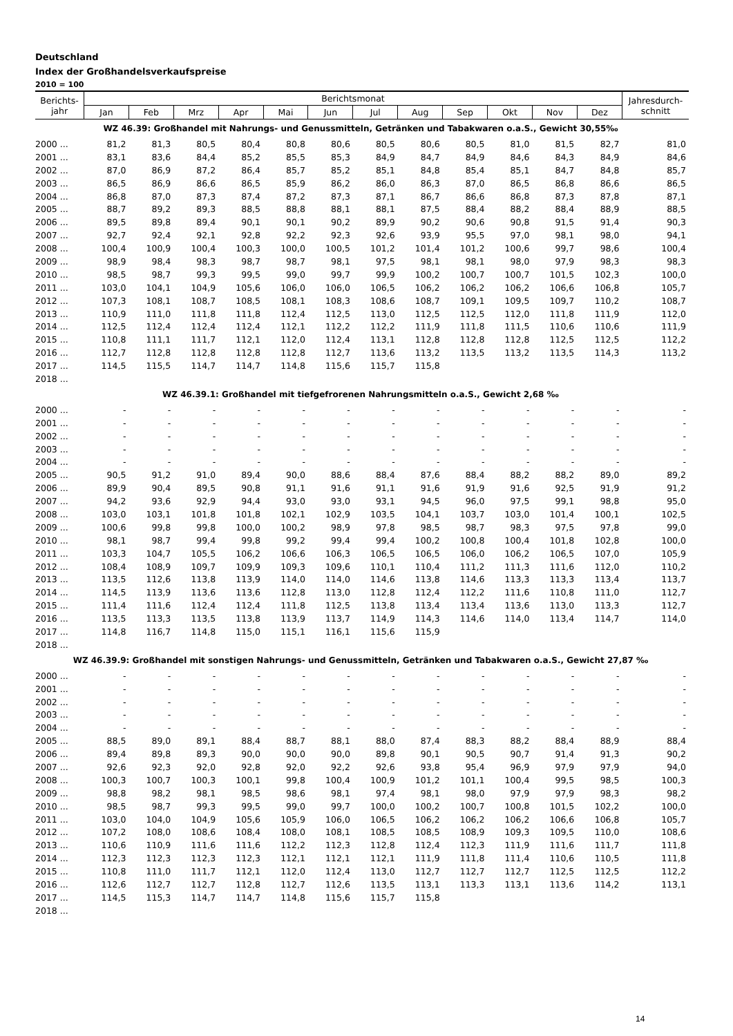Deutschland
Index der Großhandelsverkaufspreise
2010 = 100
| Berichts- jahr | Berichtsmonat | | | | | | | | | | | | Jahresdurch- schnitt |
| --- | --- | --- | --- | --- | --- | --- | --- | --- | --- | --- | --- | --- | --- |
| | Jan | Feb | Mrz | Apr | Mai | Jun | Jul | Aug | Sep | Okt | Nov | Dez | |
| WZ 46.39: Großhandel mit Nahrungs- und Genussmitteln, Getränken und Tabakwaren o.a.S., Gewicht 30,55‰ | | | | | | | | | | | | | |
| 2000 ... | 81,2 | 81,3 | 80,5 | 80,4 | 80,8 | 80,6 | 80,5 | 80,6 | 80,5 | 81,0 | 81,5 | 82,7 | 81,0 |
| 2001 ... | 83,1 | 83,6 | 84,4 | 85,2 | 85,5 | 85,3 | 84,9 | 84,7 | 84,9 | 84,6 | 84,3 | 84,9 | 84,6 |
| 2002 ... | 87,0 | 86,9 | 87,2 | 86,4 | 85,7 | 85,2 | 85,1 | 84,8 | 85,4 | 85,1 | 84,7 | 84,8 | 85,7 |
| 2003 ... | 86,5 | 86,9 | 86,6 | 86,5 | 85,9 | 86,2 | 86,0 | 86,3 | 87,0 | 86,5 | 86,8 | 86,6 | 86,5 |
| 2004 ... | 86,8 | 87,0 | 87,3 | 87,4 | 87,2 | 87,3 | 87,1 | 86,7 | 86,6 | 86,8 | 87,3 | 87,8 | 87,1 |
| 2005 ... | 88,7 | 89,2 | 89,3 | 88,5 | 88,8 | 88,1 | 88,1 | 87,5 | 88,4 | 88,2 | 88,4 | 88,9 | 88,5 |
| 2006 ... | 89,5 | 89,8 | 89,4 | 90,1 | 90,1 | 90,2 | 89,9 | 90,2 | 90,6 | 90,8 | 91,5 | 91,4 | 90,3 |
| 2007 ... | 92,7 | 92,4 | 92,1 | 92,8 | 92,2 | 92,3 | 92,6 | 93,9 | 95,5 | 97,0 | 98,1 | 98,0 | 94,1 |
| 2008 ... | 100,4 | 100,9 | 100,4 | 100,3 | 100,0 | 100,5 | 101,2 | 101,4 | 101,2 | 100,6 | 99,7 | 98,6 | 100,4 |
| 2009 ... | 98,9 | 98,4 | 98,3 | 98,7 | 98,7 | 98,1 | 97,5 | 98,1 | 98,1 | 98,0 | 97,9 | 98,3 | 98,3 |
| 2010 ... | 98,5 | 98,7 | 99,3 | 99,5 | 99,0 | 99,7 | 99,9 | 100,2 | 100,7 | 100,7 | 101,5 | 102,3 | 100,0 |
| 2011 ... | 103,0 | 104,1 | 104,9 | 105,6 | 106,0 | 106,0 | 106,5 | 106,2 | 106,2 | 106,2 | 106,6 | 106,8 | 105,7 |
| 2012 ... | 107,3 | 108,1 | 108,7 | 108,5 | 108,1 | 108,3 | 108,6 | 108,7 | 109,1 | 109,5 | 109,7 | 110,2 | 108,7 |
| 2013 ... | 110,9 | 111,0 | 111,8 | 111,8 | 112,4 | 112,5 | 113,0 | 112,5 | 112,5 | 112,0 | 111,8 | 111,9 | 112,0 |
| 2014 ... | 112,5 | 112,4 | 112,4 | 112,4 | 112,1 | 112,2 | 112,2 | 111,9 | 111,8 | 111,5 | 110,6 | 110,6 | 111,9 |
| 2015 ... | 110,8 | 111,1 | 111,7 | 112,1 | 112,0 | 112,4 | 113,1 | 112,8 | 112,8 | 112,8 | 112,5 | 112,5 | 112,2 |
| 2016 ... | 112,7 | 112,8 | 112,8 | 112,8 | 112,8 | 112,7 | 113,6 | 113,2 | 113,5 | 113,2 | 113,5 | 114,3 | 113,2 |
| 2017 ... | 114,5 | 115,5 | 114,7 | 114,7 | 114,8 | 115,6 | 115,7 | 115,8 | | | | | |
| 2018 ... | | | | | | | | | | | | | |
| WZ 46.39.1: Großhandel mit tiefgefrorenen Nahrungsmitteln o.a.S., Gewicht 2,68 ‰ | | | | | | | | | | | | | |
| 2000 ... | - | - | - | - | - | - | - | - | - | - | - | - | - |
| 2001 ... | - | - | - | - | - | - | - | - | - | - | - | - | - |
| 2002 ... | - | - | - | - | - | - | - | - | - | - | - | - | - |
| 2003 ... | - | - | - | - | - | - | - | - | - | - | - | - | - |
| 2004 ... | - | - | - | - | - | - | - | - | - | - | - | - | - |
| 2005 ... | 90,5 | 91,2 | 91,0 | 89,4 | 90,0 | 88,6 | 88,4 | 87,6 | 88,4 | 88,2 | 88,2 | 89,0 | 89,2 |
| 2006 ... | 89,9 | 90,4 | 89,5 | 90,8 | 91,1 | 91,6 | 91,1 | 91,6 | 91,9 | 91,6 | 92,5 | 91,9 | 91,2 |
| 2007 ... | 94,2 | 93,6 | 92,9 | 94,4 | 93,0 | 93,0 | 93,1 | 94,5 | 96,0 | 97,5 | 99,1 | 98,8 | 95,0 |
| 2008 ... | 103,0 | 103,1 | 101,8 | 101,8 | 102,1 | 102,9 | 103,5 | 104,1 | 103,7 | 103,0 | 101,4 | 100,1 | 102,5 |
| 2009 ... | 100,6 | 99,8 | 99,8 | 100,0 | 100,2 | 98,9 | 97,8 | 98,5 | 98,7 | 98,3 | 97,5 | 97,8 | 99,0 |
| 2010 ... | 98,1 | 98,7 | 99,4 | 99,8 | 99,2 | 99,4 | 99,4 | 100,2 | 100,8 | 100,4 | 101,8 | 102,8 | 100,0 |
| 2011 ... | 103,3 | 104,7 | 105,5 | 106,2 | 106,6 | 106,3 | 106,5 | 106,5 | 106,0 | 106,2 | 106,5 | 107,0 | 105,9 |
| 2012 ... | 108,4 | 108,9 | 109,7 | 109,9 | 109,3 | 109,6 | 110,1 | 110,4 | 111,2 | 111,3 | 111,6 | 112,0 | 110,2 |
| 2013 ... | 113,5 | 112,6 | 113,8 | 113,9 | 114,0 | 114,0 | 114,6 | 113,8 | 114,6 | 113,3 | 113,3 | 113,4 | 113,7 |
| 2014 ... | 114,5 | 113,9 | 113,6 | 113,6 | 112,8 | 113,0 | 112,8 | 112,4 | 112,2 | 111,6 | 110,8 | 111,0 | 112,7 |
| 2015 ... | 111,4 | 111,6 | 112,4 | 112,4 | 111,8 | 112,5 | 113,8 | 113,4 | 113,4 | 113,6 | 113,0 | 113,3 | 112,7 |
| 2016 ... | 113,5 | 113,3 | 113,5 | 113,8 | 113,9 | 113,7 | 114,9 | 114,3 | 114,6 | 114,0 | 113,4 | 114,7 | 114,0 |
| 2017 ... | 114,8 | 116,7 | 114,8 | 115,0 | 115,1 | 116,1 | 115,6 | 115,9 | | | | | |
| 2018 ... | | | | | | | | | | | | | |
| WZ 46.39.9: Großhandel mit sonstigen Nahrungs- und Genussmitteln, Getränken und Tabakwaren o.a.S., Gewicht 27,87 ‰ | | | | | | | | | | | | | |
| 2000 ... | - | - | - | - | - | - | - | - | - | - | - | - | - |
| 2001 ... | - | - | - | - | - | - | - | - | - | - | - | - | - |
| 2002 ... | - | - | - | - | - | - | - | - | - | - | - | - | - |
| 2003 ... | - | - | - | - | - | - | - | - | - | - | - | - | - |
| 2004 ... | - | - | - | - | - | - | - | - | - | - | - | - | - |
| 2005 ... | 88,5 | 89,0 | 89,1 | 88,4 | 88,7 | 88,1 | 88,0 | 87,4 | 88,3 | 88,2 | 88,4 | 88,9 | 88,4 |
| 2006 ... | 89,4 | 89,8 | 89,3 | 90,0 | 90,0 | 90,0 | 89,8 | 90,1 | 90,5 | 90,7 | 91,4 | 91,3 | 90,2 |
| 2007 ... | 92,6 | 92,3 | 92,0 | 92,8 | 92,0 | 92,2 | 92,6 | 93,8 | 95,4 | 96,9 | 97,9 | 97,9 | 94,0 |
| 2008 ... | 100,3 | 100,7 | 100,3 | 100,1 | 99,8 | 100,4 | 100,9 | 101,2 | 101,1 | 100,4 | 99,5 | 98,5 | 100,3 |
| 2009 ... | 98,8 | 98,2 | 98,1 | 98,5 | 98,6 | 98,1 | 97,4 | 98,1 | 98,0 | 97,9 | 97,9 | 98,3 | 98,2 |
| 2010 ... | 98,5 | 98,7 | 99,3 | 99,5 | 99,0 | 99,7 | 100,0 | 100,2 | 100,7 | 100,8 | 101,5 | 102,2 | 100,0 |
| 2011 ... | 103,0 | 104,0 | 104,9 | 105,6 | 105,9 | 106,0 | 106,5 | 106,2 | 106,2 | 106,2 | 106,6 | 106,8 | 105,7 |
| 2012 ... | 107,2 | 108,0 | 108,6 | 108,4 | 108,0 | 108,1 | 108,5 | 108,5 | 108,9 | 109,3 | 109,5 | 110,0 | 108,6 |
| 2013 ... | 110,6 | 110,9 | 111,6 | 111,6 | 112,2 | 112,3 | 112,8 | 112,4 | 112,3 | 111,9 | 111,6 | 111,7 | 111,8 |
| 2014 ... | 112,3 | 112,3 | 112,3 | 112,3 | 112,1 | 112,1 | 112,1 | 111,9 | 111,8 | 111,4 | 110,6 | 110,5 | 111,8 |
| 2015 ... | 110,8 | 111,0 | 111,7 | 112,1 | 112,0 | 112,4 | 113,0 | 112,7 | 112,7 | 112,7 | 112,5 | 112,5 | 112,2 |
| 2016 ... | 112,6 | 112,7 | 112,7 | 112,8 | 112,7 | 112,6 | 113,5 | 113,1 | 113,3 | 113,1 | 113,6 | 114,2 | 113,1 |
| 2017 ... | 114,5 | 115,3 | 114,7 | 114,7 | 114,8 | 115,6 | 115,7 | 115,8 | | | | | |
| 2018 ... | | | | | | | | | | | | | |
14